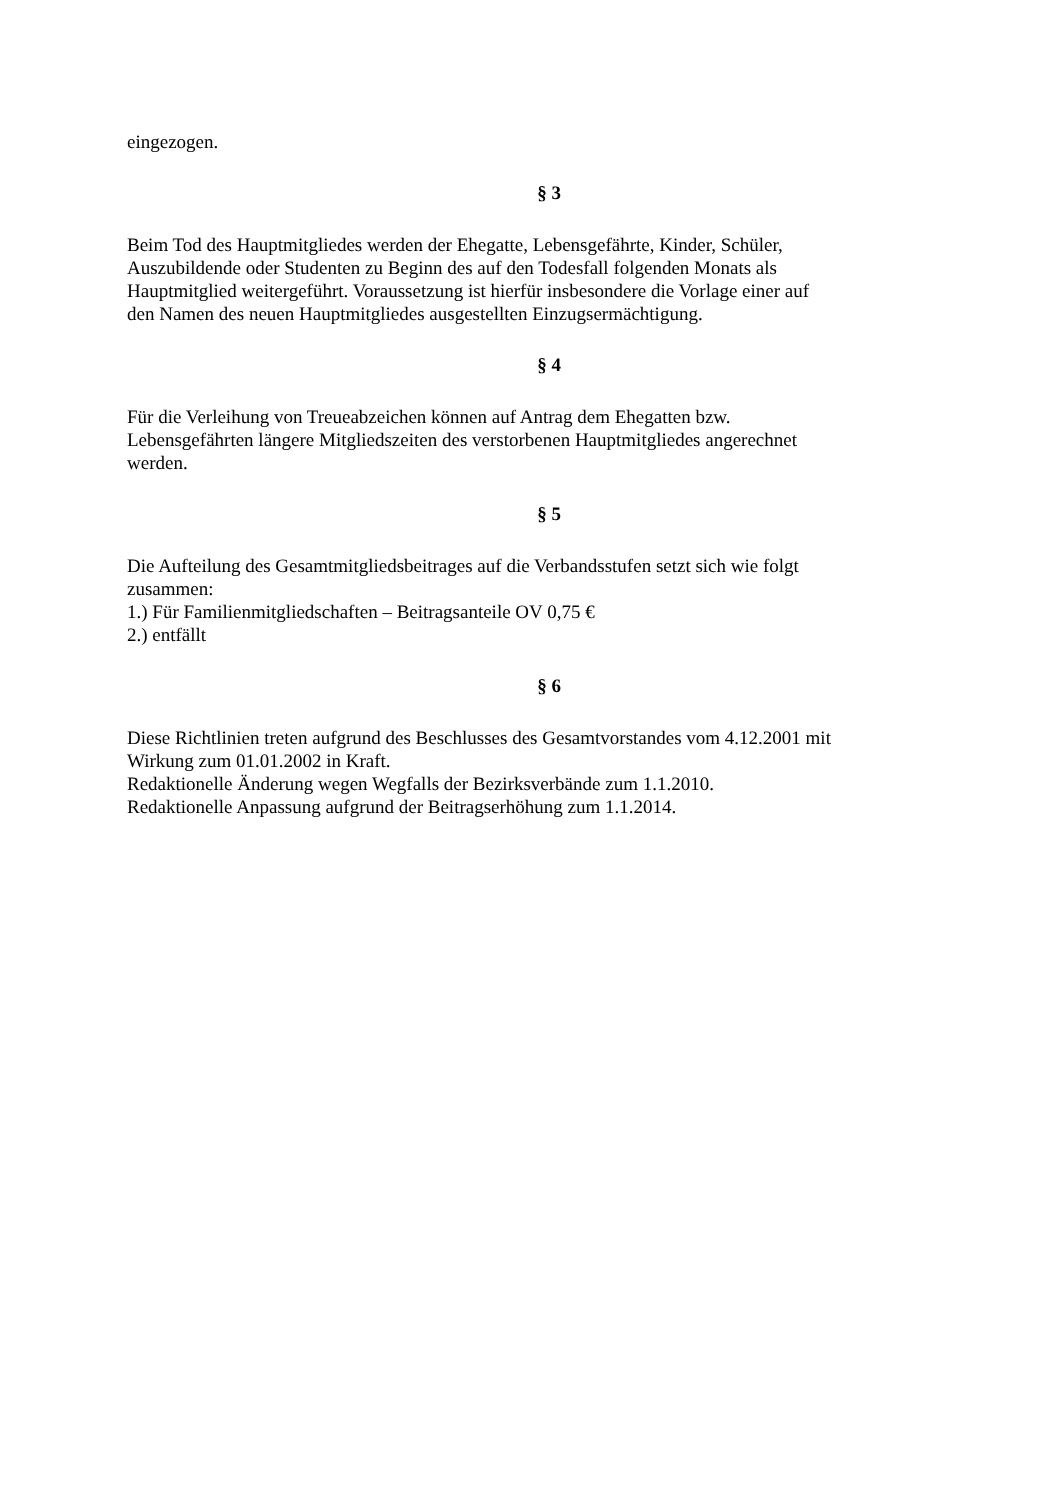eingezogen.
§ 3
Beim Tod des Hauptmitgliedes werden der Ehegatte, Lebensgefährte, Kinder, Schüler,
Auszubildende oder Studenten zu Beginn des auf den Todesfall folgenden Monats als
Hauptmitglied weitergeführt. Voraussetzung ist hierfür insbesondere die Vorlage einer auf
den Namen des neuen Hauptmitgliedes ausgestellten Einzugsermächtigung.
§ 4
Für die Verleihung von Treueabzeichen können auf Antrag dem Ehegatten bzw.
Lebensgefährten längere Mitgliedszeiten des verstorbenen Hauptmitgliedes angerechnet
werden.
§ 5
Die Aufteilung des Gesamtmitgliedsbeitrages auf die Verbandsstufen setzt sich wie folgt
zusammen:
1.) Für Familienmitgliedschaften – Beitragsanteile OV 0,75 €
2.) entfällt
§ 6
Diese Richtlinien treten aufgrund des Beschlusses des Gesamtvorstandes vom 4.12.2001 mit
Wirkung zum 01.01.2002 in Kraft.
Redaktionelle Änderung wegen Wegfalls der Bezirksverbände zum 1.1.2010.
Redaktionelle Anpassung aufgrund der Beitragserhöhung zum 1.1.2014.